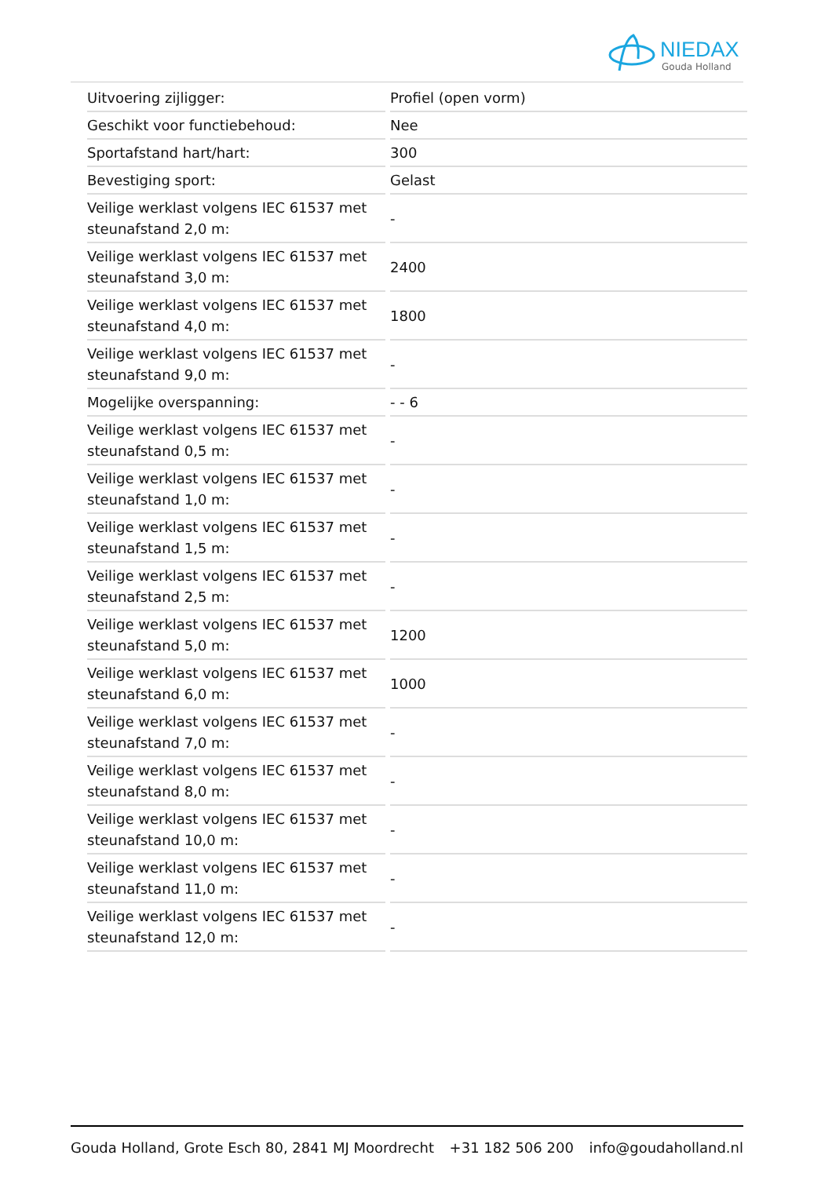NIEDAX
Gouda Holland
| Uitvoering zijligger: | Profiel (open vorm) |
| Geschikt voor functiebehoud: | Nee |
| Sportafstand hart/hart: | 300 |
| Bevestiging sport: | Gelast |
| Veilige werklast volgens IEC 61537 met steunafstand 2,0 m: | - |
| Veilige werklast volgens IEC 61537 met steunafstand 3,0 m: | 2400 |
| Veilige werklast volgens IEC 61537 met steunafstand 4,0 m: | 1800 |
| Veilige werklast volgens IEC 61537 met steunafstand 9,0 m: | - |
| Mogelijke overspanning: | - - 6 |
| Veilige werklast volgens IEC 61537 met steunafstand 0,5 m: | - |
| Veilige werklast volgens IEC 61537 met steunafstand 1,0 m: | - |
| Veilige werklast volgens IEC 61537 met steunafstand 1,5 m: | - |
| Veilige werklast volgens IEC 61537 met steunafstand 2,5 m: | - |
| Veilige werklast volgens IEC 61537 met steunafstand 5,0 m: | 1200 |
| Veilige werklast volgens IEC 61537 met steunafstand 6,0 m: | 1000 |
| Veilige werklast volgens IEC 61537 met steunafstand 7,0 m: | - |
| Veilige werklast volgens IEC 61537 met steunafstand 8,0 m: | - |
| Veilige werklast volgens IEC 61537 met steunafstand 10,0 m: | - |
| Veilige werklast volgens IEC 61537 met steunafstand 11,0 m: | - |
| Veilige werklast volgens IEC 61537 met steunafstand 12,0 m: | - |
Gouda Holland, Grote Esch 80, 2841 MJ Moordrecht +31 182 506 200 info@goudaholland.nl